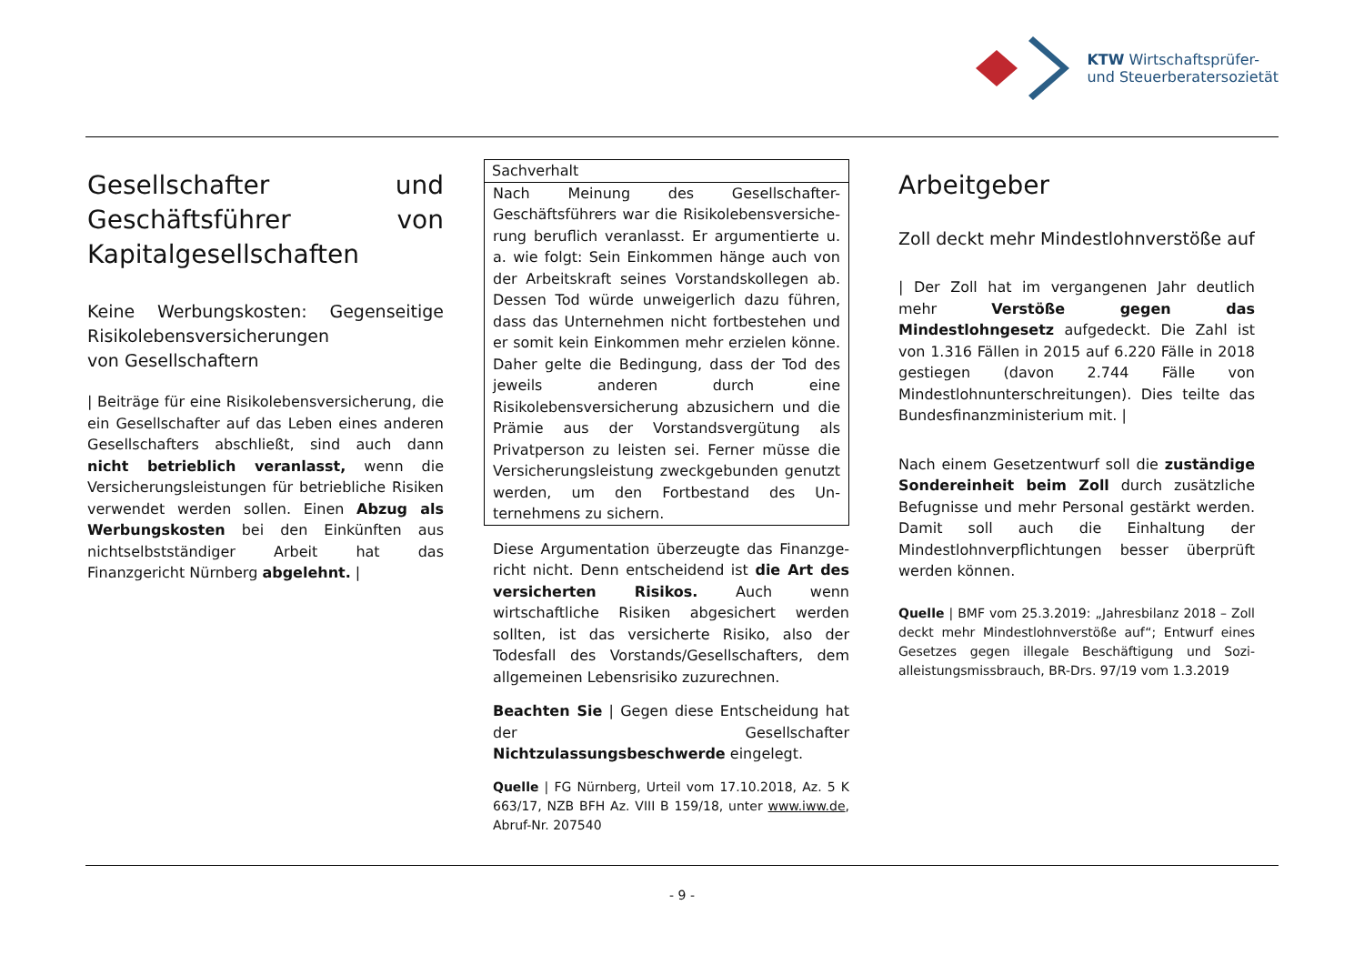KTW Wirtschaftsprüfer-
und Steuerberatersozietät
Gesellschafter und Geschäfts­führer von Kapitalgesellschaf­ten
Keine Werbungskosten: Gegenseitige Risi­kolebensversicherungen
von Gesellschaftern
| Beiträge für eine Risikolebensversicherung, die ein Gesellschafter auf das Leben eines anderen Gesellschafters abschließt, sind auch dann nicht betrieblich veranlasst, wenn die Versicherungs­leistungen für betriebliche Risiken verwendet werden sollen. Einen Abzug als Werbungskosten bei den Einkünften aus nichtselbstständiger Ar­beit hat das Finanzgericht Nürnberg abgelehnt. |
Sachverhalt
Nach Meinung des Gesellschafter-Geschäftsführers war die Risikolebensversiche­rung beruflich veranlasst. Er argumentierte u. a. wie folgt: Sein Einkommen hänge auch von der Arbeitskraft seines Vorstandskollegen ab. Dessen Tod würde unweigerlich dazu führen, dass das Unternehmen nicht fortbestehen und er somit kein Einkommen mehr erzielen könne. Daher gelte die Bedingung, dass der Tod des jeweils anderen durch eine Risikolebensversicherung abzusichern und die Prämie aus der Vorstands­vergütung als Privatperson zu leisten sei. Ferner müsse die Versicherungsleistung zweckgebunden genutzt werden, um den Fortbestand des Un­ternehmens zu sichern.
Diese Argumentation überzeugte das Finanzge­richt nicht. Denn entscheidend ist die Art des versicherten Risikos. Auch wenn wirtschaftliche Risiken abgesichert werden sollten, ist das versi­cherte Risiko, also der Todesfall des Vor­stands/Gesellschafters, dem allgemeinen Le­bensrisiko zuzurechnen.
Beachten Sie | Gegen diese Entscheidung hat der Gesellschafter Nichtzulassungsbeschwerde eingelegt.
Quelle | FG Nürnberg, Urteil vom 17.10.2018, Az. 5 K 663/17, NZB BFH Az. VIII B 159/18, unter www.iww.de, Abruf-Nr. 207540
Arbeitgeber
Zoll deckt mehr Mindestlohnverstöße auf
| Der Zoll hat im vergangenen Jahr deutlich mehr Verstöße gegen das Mindestlohngesetz aufgedeckt. Die Zahl ist von 1.316 Fällen in 2015 auf 6.220 Fälle in 2018 gestiegen (davon 2.744 Fälle von Mindestlohnunterschreitungen). Dies teilte das Bundesfinanzministerium mit. |
Nach einem Gesetzentwurf soll die zuständige Sondereinheit beim Zoll durch zusätzliche Befug­nisse und mehr Personal gestärkt werden. Damit soll auch die Einhaltung der Mindestlohnver­pflichtungen besser überprüft werden können.
Quelle | BMF vom 25.3.2019: „Jahresbilanz 2018 – Zoll deckt mehr Mindestlohnverstöße auf“; Entwurf eines Gesetzes gegen illegale Beschäftigung und Sozi­alleistungsmissbrauch, BR-Drs. 97/19 vom 1.3.2019
- 9 -